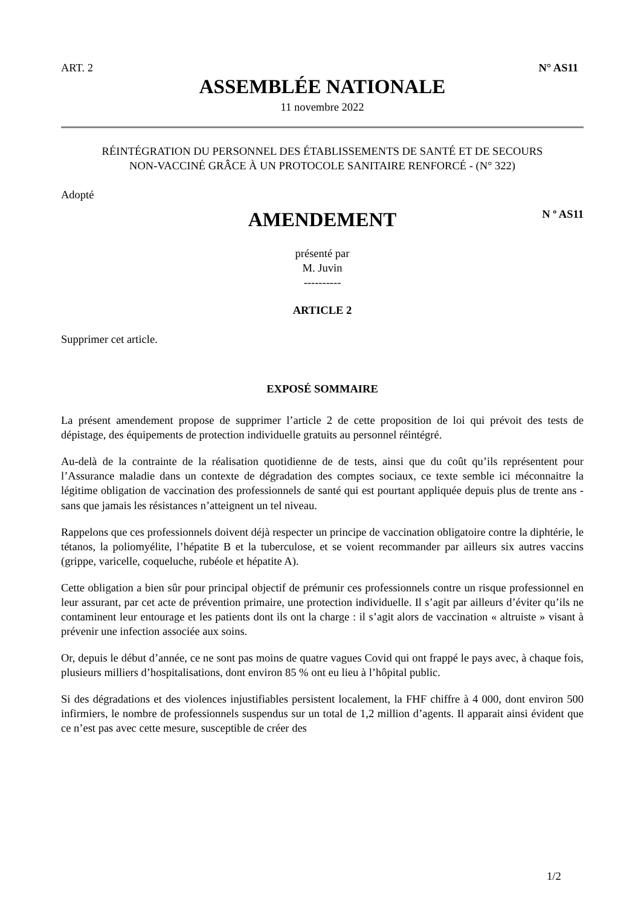ART. 2 N° AS11
ASSEMBLÉE NATIONALE
11 novembre 2022
RÉINTÉGRATION DU PERSONNEL DES ÉTABLISSEMENTS DE SANTÉ ET DE SECOURS
NON-VACCINÉ GRÂCE À UN PROTOCOLE SANITAIRE RENFORCÉ - (N° 322)
Adopté
AMENDEMENT
N º AS11
présenté par
M. Juvin
----------
ARTICLE 2
Supprimer cet article.
EXPOSÉ SOMMAIRE
La présent amendement propose de supprimer l’article 2 de cette proposition de loi qui prévoit des tests de dépistage, des équipements de protection individuelle gratuits au personnel réintégré.
Au-delà de la contrainte de la réalisation quotidienne de de tests, ainsi que du coût qu’ils représentent pour l’Assurance maladie dans un contexte de dégradation des comptes sociaux, ce texte semble ici méconnaitre la légitime obligation de vaccination des professionnels de santé qui est pourtant appliquée depuis plus de trente ans - sans que jamais les résistances n’atteignent un tel niveau.
Rappelons que ces professionnels doivent déjà respecter un principe de vaccination obligatoire contre la diphtérie, le tétanos, la poliomyélite, l’hépatite B et la tuberculose, et se voient recommander par ailleurs six autres vaccins (grippe, varicelle, coqueluche, rubéole et hépatite A).
Cette obligation a bien sûr pour principal objectif de prémunir ces professionnels contre un risque professionnel en leur assurant, par cet acte de prévention primaire, une protection individuelle. Il s’agit par ailleurs d’éviter qu’ils ne contaminent leur entourage et les patients dont ils ont la charge : il s’agit alors de vaccination « altruiste » visant à prévenir une infection associée aux soins.
Or, depuis le début d’année, ce ne sont pas moins de quatre vagues Covid qui ont frappé le pays avec, à chaque fois, plusieurs milliers d’hospitalisations, dont environ 85 % ont eu lieu à l’hôpital public.
Si des dégradations et des violences injustifiables persistent localement, la FHF chiffre à 4 000, dont environ 500 infirmiers, le nombre de professionnels suspendus sur un total de 1,2 million d’agents. Il apparait ainsi évident que ce n’est pas avec cette mesure, susceptible de créer des
1/2